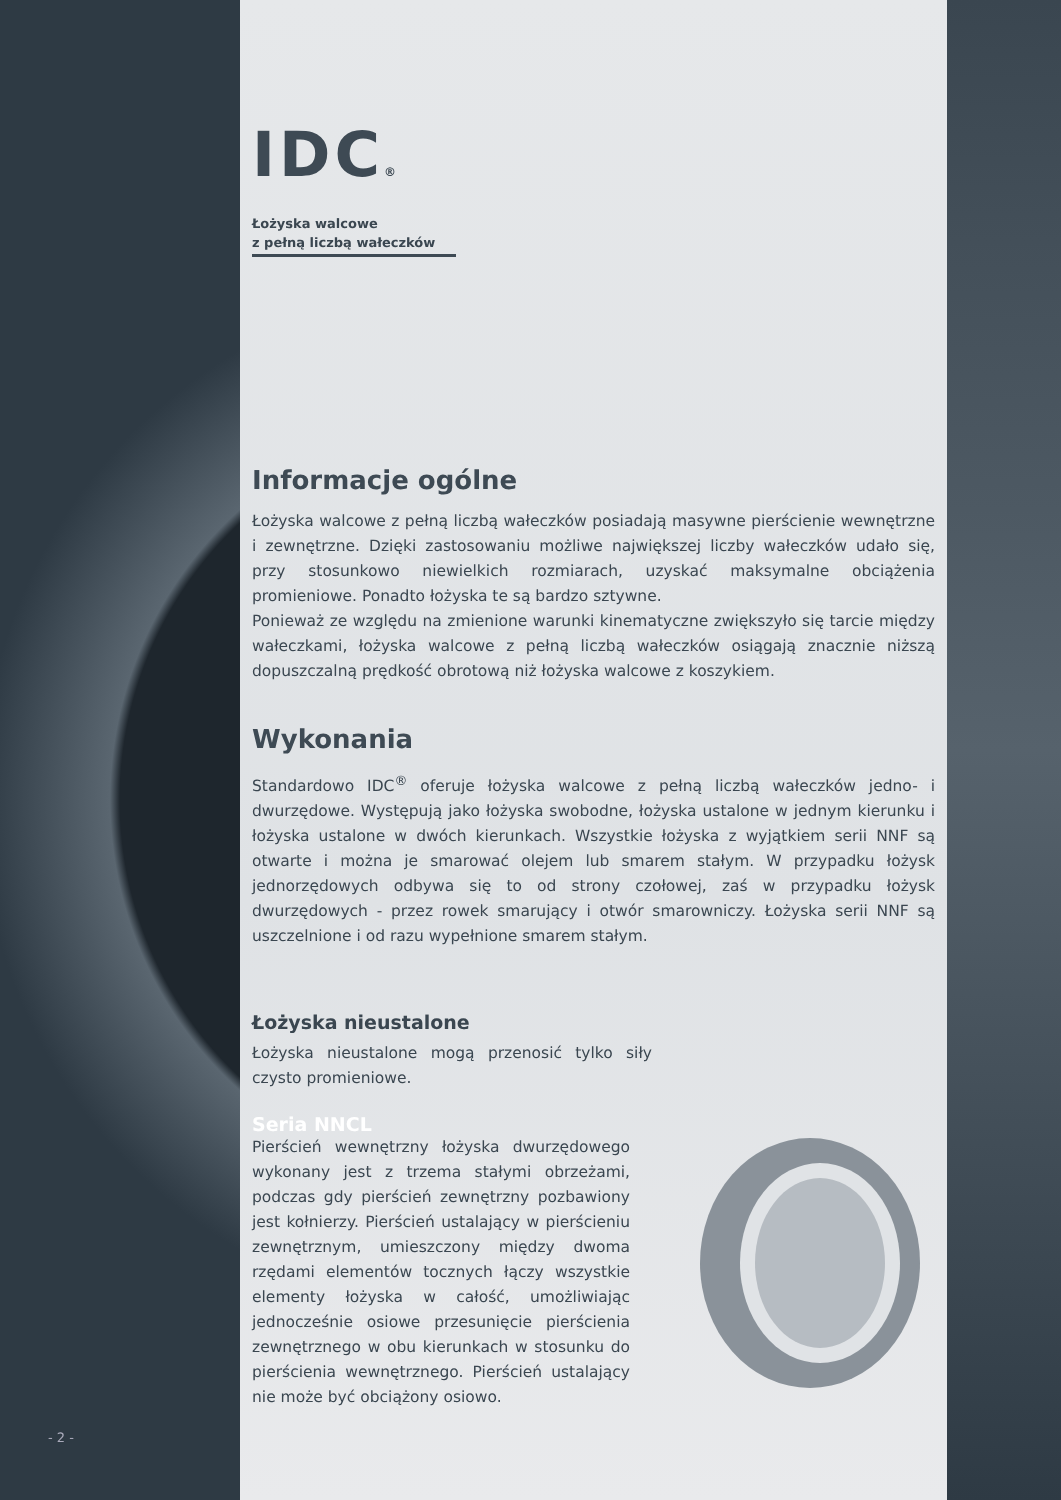IDC®
Łożyska walcowe
z pełną liczbą wałeczków
Informacje ogólne
Łożyska walcowe z pełną liczbą wałeczków posiadają masywne pierścienie wewnętrzne i zewnętrzne. Dzięki zastosowaniu możliwe największej liczby wałeczków udało się, przy stosunkowo niewielkich rozmiarach, uzyskać maksymalne obciążenia promieniowe. Ponadto łożyska te są bardzo sztywne.
Ponieważ ze względu na zmienione warunki kinematyczne zwiększyło się tarcie między wałeczkami, łożyska walcowe z pełną liczbą wałeczków osiągają znacznie niższą dopuszczalną prędkość obrotową niż łożyska walcowe z koszykiem.
Wykonania
Standardowo IDC<sup>®</sup> oferuje łożyska walcowe z pełną liczbą wałeczków jedno- i dwurzędowe. Występują jako łożyska swobodne, łożyska ustalone w jednym kierunku i łożyska ustalone w dwóch kierunkach. Wszystkie łożyska z wyjątkiem serii NNF są otwarte i można je smarować olejem lub smarem stałym. W przypadku łożysk jednorzędowych odbywa się to od strony czołowej, zaś w przypadku łożysk dwurzędowych - przez rowek smarujący i otwór smarowniczy. Łożyska serii NNF są uszczelnione i od razu wypełnione smarem stałym.
Łożyska nieustalone
Łożyska nieustalone mogą przenosić tylko siły czysto promieniowe.
Seria NNCL
Pierścień wewnętrzny łożyska dwurzędowego wykonany jest z trzema stałymi obrzeżami, podczas gdy pierścień zewnętrzny pozbawiony jest kołnierzy. Pierścień ustalający w pierścieniu zewnętrznym, umieszczony między dwoma rzędami elementów tocznych łączy wszystkie elementy łożyska w całość, umożliwiając jednocześnie osiowe przesunięcie pierścienia zewnętrznego w obu kierunkach w stosunku do pierścienia wewnętrznego. Pierścień ustalający nie może być obciążony osiowo.
- 2 -